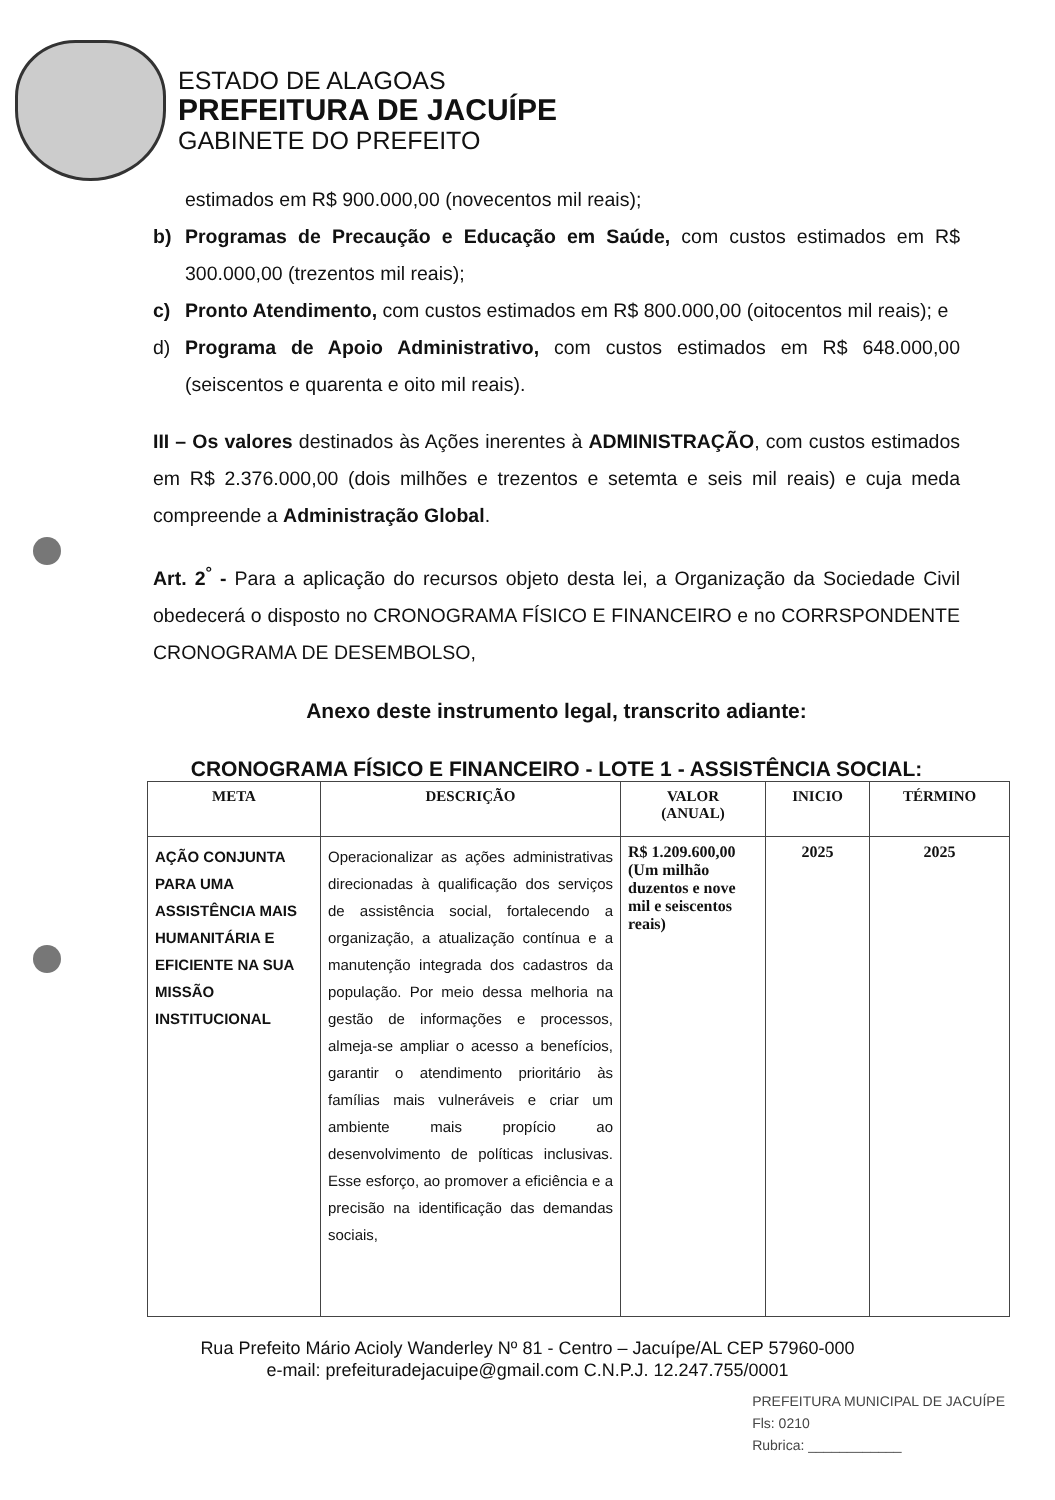ESTADO DE ALAGOAS
PREFEITURA DE JACUÍPE
GABINETE DO PREFEITO
estimados em R$ 900.000,00 (novecentos mil reais);
b) Programas de Precaução e Educação em Saúde, com custos estimados em R$ 300.000,00 (trezentos mil reais);
c) Pronto Atendimento, com custos estimados em R$ 800.000,00 (oitocentos mil reais); e
d) Programa de Apoio Administrativo, com custos estimados em R$ 648.000,00 (seiscentos e quarenta e oito mil reais).
III – Os valores destinados às Ações inerentes à ADMINISTRAÇÃO, com custos estimados em R$ 2.376.000,00 (dois milhões e trezentos e setemta e seis mil reais) e cuja meda compreende a Administração Global.
Art. 2<sup>°</sup> - Para a aplicação do recursos objeto desta lei, a Organização da Sociedade Civil obedecerá o disposto no CRONOGRAMA FÍSICO E FINANCEIRO e no CORRSPONDENTE CRONOGRAMA DE DESEMBOLSO,
Anexo deste instrumento legal, transcrito adiante:
CRONOGRAMA FÍSICO E FINANCEIRO - LOTE 1 - ASSISTÊNCIA SOCIAL:
| META | DESCRIÇÃO | VALOR (ANUAL) | INICIO | TÉRMINO |
| --- | --- | --- | --- | --- |
| AÇÃO CONJUNTA PARA UMA ASSISTÊNCIA MAIS HUMANITÁRIA E EFICIENTE NA SUA MISSÃO INSTITUCIONAL | Operacionalizar as ações administrativas direcionadas à qualificação dos serviços de assistência social, fortalecendo a organização, a atualização contínua e a manutenção integrada dos cadastros da população. Por meio dessa melhoria na gestão de informações e processos, almeja-se ampliar o acesso a benefícios, garantir o atendimento prioritário às famílias mais vulneráveis e criar um ambiente mais propício ao desenvolvimento de políticas inclusivas. Esse esforço, ao promover a eficiência e a precisão na identificação das demandas sociais, | R$ 1.209.600,00 (Um milhão duzentos e nove mil e seiscentos reais) | 2025 | 2025 |
Rua Prefeito Mário Acioly Wanderley Nº 81 - Centro – Jacuípe/AL CEP 57960-000
e-mail: prefeituradejacuipe@gmail.com C.N.P.J. 12.247.755/0001
PREFEITURA MUNICIPAL DE JACUÍPE
Fls: 0210
Rubrica: ____________